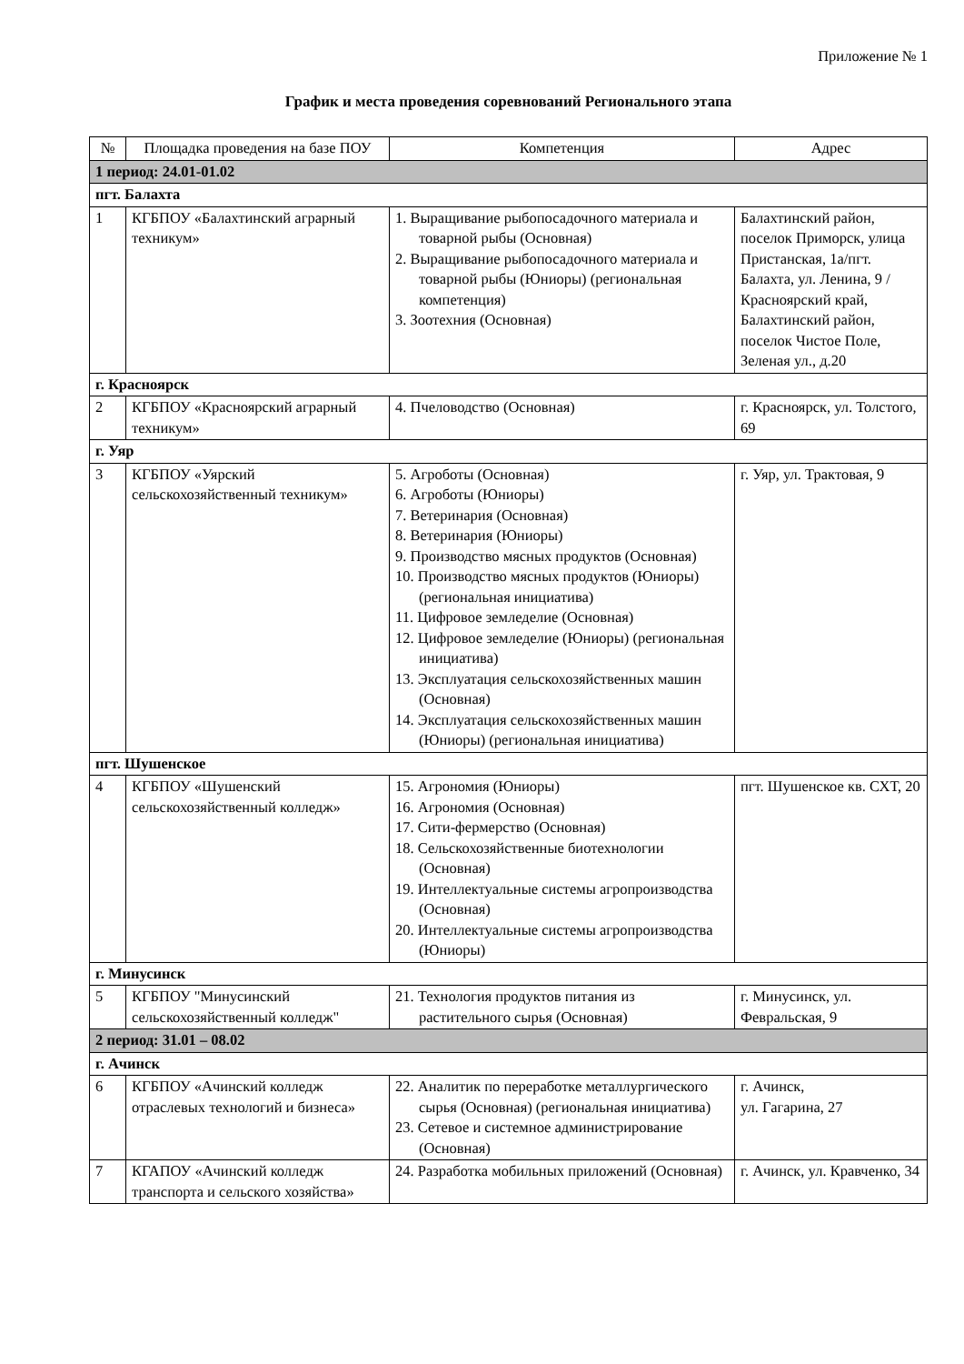Приложение № 1
График и места проведения соревнований Регионального этапа
| № | Площадка проведения на базе ПОУ | Компетенция | Адрес |
| --- | --- | --- | --- |
| 1 период: 24.01-01.02 | | | |
| пгт. Балахта | | | |
| 1 | КГБПОУ «Балахтинский аграрный техникум» | 1. Выращивание рыбопосадочного материала и товарной рыбы (Основная) 2. Выращивание рыбопосадочного материала и товарной рыбы (Юниоры) (региональная компетенция) 3. Зоотехния (Основная) | Балахтинский район, поселок Приморск, улица Пристанская, 1а/пгт. Балахта, ул. Ленина, 9 / Красноярский край, Балахтинский район, поселок Чистое Поле, Зеленая ул., д.20 |
| г. Красноярск | | | |
| 2 | КГБПОУ «Красноярский аграрный техникум» | 4. Пчеловодство (Основная) | г. Красноярск, ул. Толстого, 69 |
| г. Уяр | | | |
| 3 | КГБПОУ «Уярский сельскохозяйственный техникум» | 5. Агроботы (Основная) 6. Агроботы (Юниоры) 7. Ветеринария (Основная) 8. Ветеринария (Юниоры) 9. Производство мясных продуктов (Основная) 10. Производство мясных продуктов (Юниоры) (региональная инициатива) 11. Цифровое земледелие (Основная) 12. Цифровое земледелие (Юниоры) (региональная инициатива) 13. Эксплуатация сельскохозяйственных машин (Основная) 14. Эксплуатация сельскохозяйственных машин (Юниоры) (региональная инициатива) | г. Уяр, ул. Трактовая, 9 |
| пгт. Шушенское | | | |
| 4 | КГБПОУ «Шушенский сельскохозяйственный колледж» | 15. Агрономия (Юниоры) 16. Агрономия (Основная) 17. Сити-фермерство (Основная) 18. Сельскохозяйственные биотехнологии (Основная) 19. Интеллектуальные системы агропроизводства (Основная) 20. Интеллектуальные системы агропроизводства (Юниоры) | пгт. Шушенское кв. СХТ, 20 |
| г. Минусинск | | | |
| 5 | КГБПОУ "Минусинский сельскохозяйственный колледж" | 21. Технология продуктов питания из растительного сырья (Основная) | г. Минусинск, ул. Февральская, 9 |
| 2 период: 31.01 – 08.02 | | | |
| г. Ачинск | | | |
| 6 | КГБПОУ «Ачинский колледж отраслевых технологий и бизнеса» | 22. Аналитик по переработке металлургического сырья (Основная) (региональная инициатива) 23. Сетевое и системное администрирование (Основная) | г. Ачинск, ул. Гагарина, 27 |
| 7 | КГАПОУ «Ачинский колледж транспорта и сельского хозяйства» | 24. Разработка мобильных приложений (Основная) | г. Ачинск, ул. Кравченко, 34 |